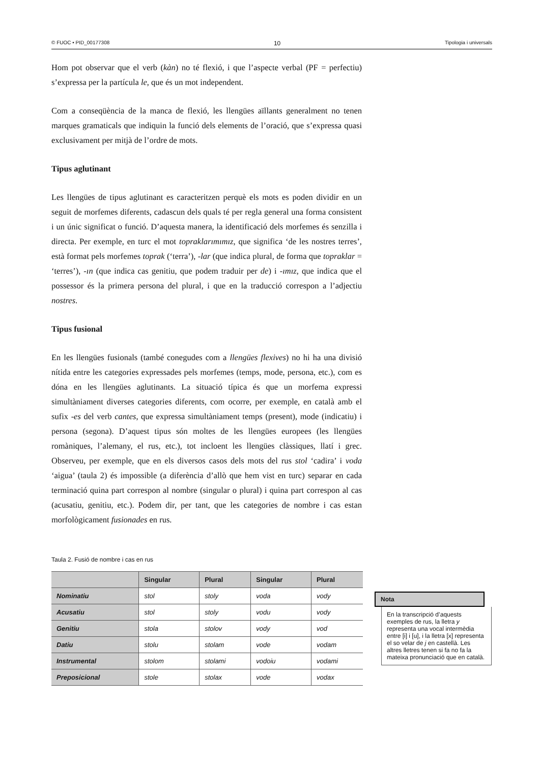© FUOC • PID_00177308 10 Tipologia i universals
Hom pot observar que el verb (kàn) no té flexió, i que l’aspecte verbal (PF = perfectiu) s’expressa per la partícula le, que és un mot independent.
Com a conseqüència de la manca de flexió, les llengües aïllants generalment no tenen marques gramaticals que indiquin la funció dels elements de l’oració, que s’expressa quasi exclusivament per mitjà de l’ordre de mots.
Tipus aglutinant
Les llengües de tipus aglutinant es caracteritzen perquè els mots es poden dividir en un seguit de morfemes diferents, cadascun dels quals té per regla general una forma consistent i un únic significat o funció. D’aquesta manera, la identificació dels morfemes és senzilla i directa. Per exemple, en turc el mot topraklarımımız, que significa ‘de les nostres terres’, està format pels morfemes toprak (‘terra’), -lar (que indica plural, de forma que topraklar = ‘terres’), -ın (que indica cas genitiu, que podem traduir per de) i -ımız, que indica que el posses­sor és la primera persona del plural, i que en la traducció correspon a l’adjectiu nostres.
Tipus fusional
En les llengües fusionals (també conegudes com a llengües flexives) no hi ha una divisió nítida entre les categories expressades pels morfemes (temps, mode, persona, etc.), com es dóna en les llengües aglutinants. La situació típica és que un morfema expressi simultàniament diverses categories diferents, com ocorre, per exemple, en català amb el sufix -es del verb cantes, que expressa simultàniament temps (present), mode (indicatiu) i persona (segona). D’aquest tipus són moltes de les llengües europees (les llengües romàniques, l’alemany, el rus, etc.), tot incloent les llengües clàssiques, llatí i grec. Observeu, per exemple, que en els diversos casos dels mots del rus stol ‘cadira’ i voda ‘aigua’ (taula 2) és impossible (a diferència d’allò que hem vist en turc) separar en cada terminació quina part correspon al nombre (singular o plural) i quina part correspon al cas (acusatiu, genitiu, etc.). Podem dir, per tant, que les categories de nombre i cas estan morfològicament fusionades en rus.
Taula 2. Fusió de nombre i cas en rus
| | Singular | Plural | Singular | Plural |
| --- | --- | --- | --- | --- |
| Nominatiu | stol | stoly | voda | vody |
| Acusatiu | stol | stoly | vodu | vody |
| Genitiu | stola | stolov | vody | vod |
| Datiu | stolu | stolam | vode | vodam |
| Instrumental | stolom | stolami | vodoiu | vodami |
| Preposicional | stole | stolax | vode | vodax |
Nota
En la transcripció d’aquests exemples de rus, la lletra y representa una vocal intermèdia entre [i] i [u], i la lletra [x] representa el so velar de j en castellà. Les altres lletres tenen si fa no fa la mateixa pronunciació que en català.